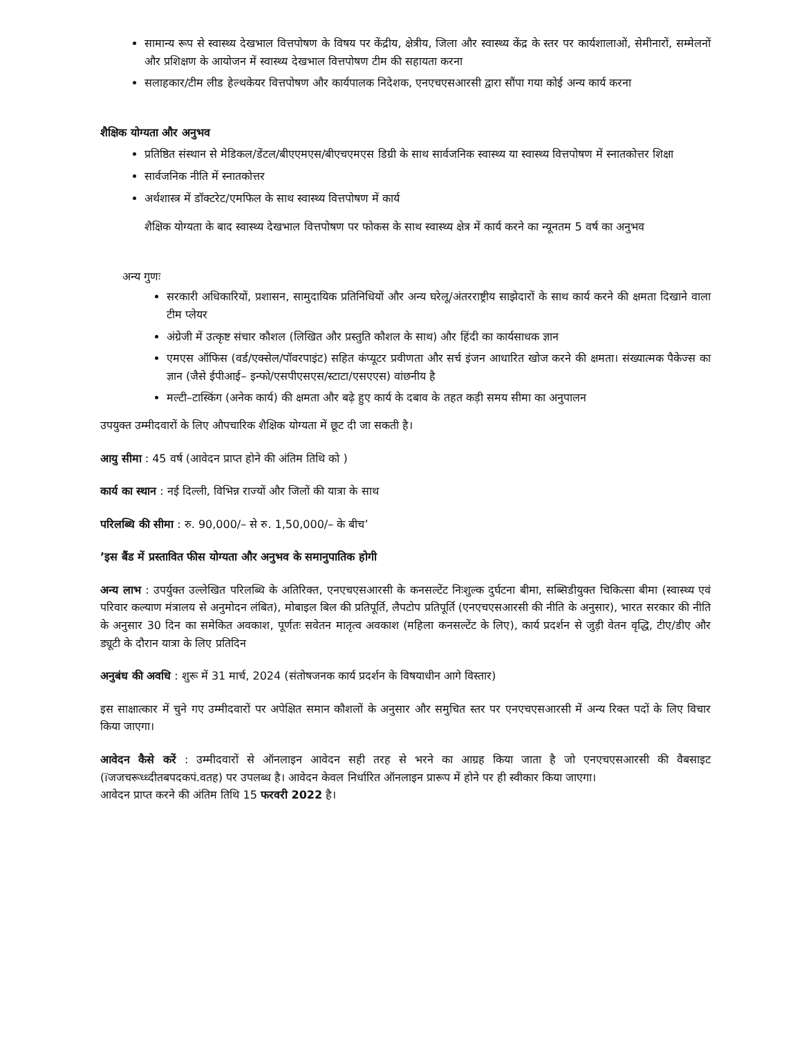सामान्य रूप से स्वास्थ्य देखभाल वित्तपोषण के विषय पर केंद्रीय, क्षेत्रीय, जिला और स्वास्थ्य केंद्र के स्तर पर कार्यशालाओं, सेमीनारों, सम्मेलनों और प्रशिक्षण के आयोजन में स्वास्थ्य देखभाल वित्तपोषण टीम की सहायता करना
सलाहकार/टीम लीड हेल्थकेयर वित्तपोषण और कार्यपालक निदेशक, एनएचएसआरसी द्वारा सौंपा गया कोई अन्य कार्य करना
शैक्षिक योग्यता और अनुभव
प्रतिष्ठित संस्थान से मेडिकल/डेंटल/बीएएमएस/बीएचएमएस डिग्री के साथ सार्वजनिक स्वास्थ्य या स्वास्थ्य वित्तपोषण में स्नातकोत्तर शिक्षा
सार्वजनिक नीति में स्नातकोत्तर
अर्थशास्त्र में डॉक्टरेट/एमफिल के साथ स्वास्थ्य वित्तपोषण में कार्य
शैक्षिक योग्यता के बाद स्वास्थ्य देखभाल वित्तपोषण पर फोकस के साथ स्वास्थ्य क्षेत्र में कार्य करने का न्यूनतम 5 वर्ष का अनुभव
अन्य गुणः
सरकारी अधिकारियों, प्रशासन, सामुदायिक प्रतिनिधियों और अन्य घरेलू/अंतरराष्ट्रीय साझेदारों के साथ कार्य करने की क्षमता दिखाने वाला टीम प्लेयर
अंग्रेजी में उत्कृष्ट संचार कौशल (लिखित और प्रस्तुति कौशल के साथ) और हिंदी का कार्यसाधक ज्ञान
एमएस ऑफिस (वर्ड/एक्सेल/पॉवरपाइंट) सहित कंप्यूटर प्रवीणता और सर्च इंजन आधारित खोज करने की क्षमता। संख्यात्मक पैकेज्स का ज्ञान (जैसे ईपीआई– इन्फो/एसपीएसएस/स्टाटा/एसएएस) वांछनीय है
मल्टी–टास्किंग (अनेक कार्य) की क्षमता और बढ़े हुए कार्य के दबाव के तहत कड़ी समय सीमा का अनुपालन
उपयुक्त उम्मीदवारों के लिए औपचारिक शैक्षिक योग्यता में छूट दी जा सकती है।
आयु सीमा : 45 वर्ष (आवेदन प्राप्त होने की अंतिम तिथि को )
कार्य का स्थान : नई दिल्ली, विभिन्न राज्यों और जिलों की यात्रा के साथ
परिलब्धि की सीमा : रु. 90,000/– से रु. 1,50,000/– के बीच’
’इस बैंड में प्रस्तावित फीस योग्यता और अनुभव के समानुपातिक होगी
अन्य लाभ : उपर्युक्त उल्लेखित परिलब्धि के अतिरिक्त, एनएचएसआरसी के कनसल्टेंट निःशुल्क दुर्घटना बीमा, सब्सिडीयुक्त चिकित्सा बीमा (स्वास्थ्य एवं परिवार कल्याण मंत्रालय से अनुमोदन लंबित), मोबाइल बिल की प्रतिपूर्ति, लैपटोप प्रतिपूर्ति (एनएचएसआरसी की नीति के अनुसार), भारत सरकार की नीति के अनुसार 30 दिन का समेकित अवकाश, पूर्णतः सवेतन मातृत्व अवकाश (महिला कनसल्टेंट के लिए), कार्य प्रदर्शन से जुड़ी वेतन वृद्धि, टीए/डीए और ड्यूटी के दौरान यात्रा के लिए प्रतिदिन
अनुबंध की अवधि : शुरू में 31 मार्च, 2024 (संतोषजनक कार्य प्रदर्शन के विषयाधीन आगे विस्तार)
इस साक्षात्कार में चुने गए उम्मीदवारों पर अपेक्षित समान कौशलों के अनुसार और समुचित स्तर पर एनएचएसआरसी में अन्य रिक्त पदों के लिए विचार किया जाएगा।
आवेदन कैसे करें : उम्मीदवारों से ऑनलाइन आवेदन सही तरह से भरने का आग्रह किया जाता है जो एनएचएसआरसी की वैबसाइट (ïजजचरूध्ध्दीतबपदकपं.वतह) पर उपलब्ध है। आवेदन केवल निर्धारित ऑनलाइन प्रारूप में होने पर ही स्वीकार किया जाएगा।
आवेदन प्राप्त करने की अंतिम तिथि 15 फरवरी 2022 है।